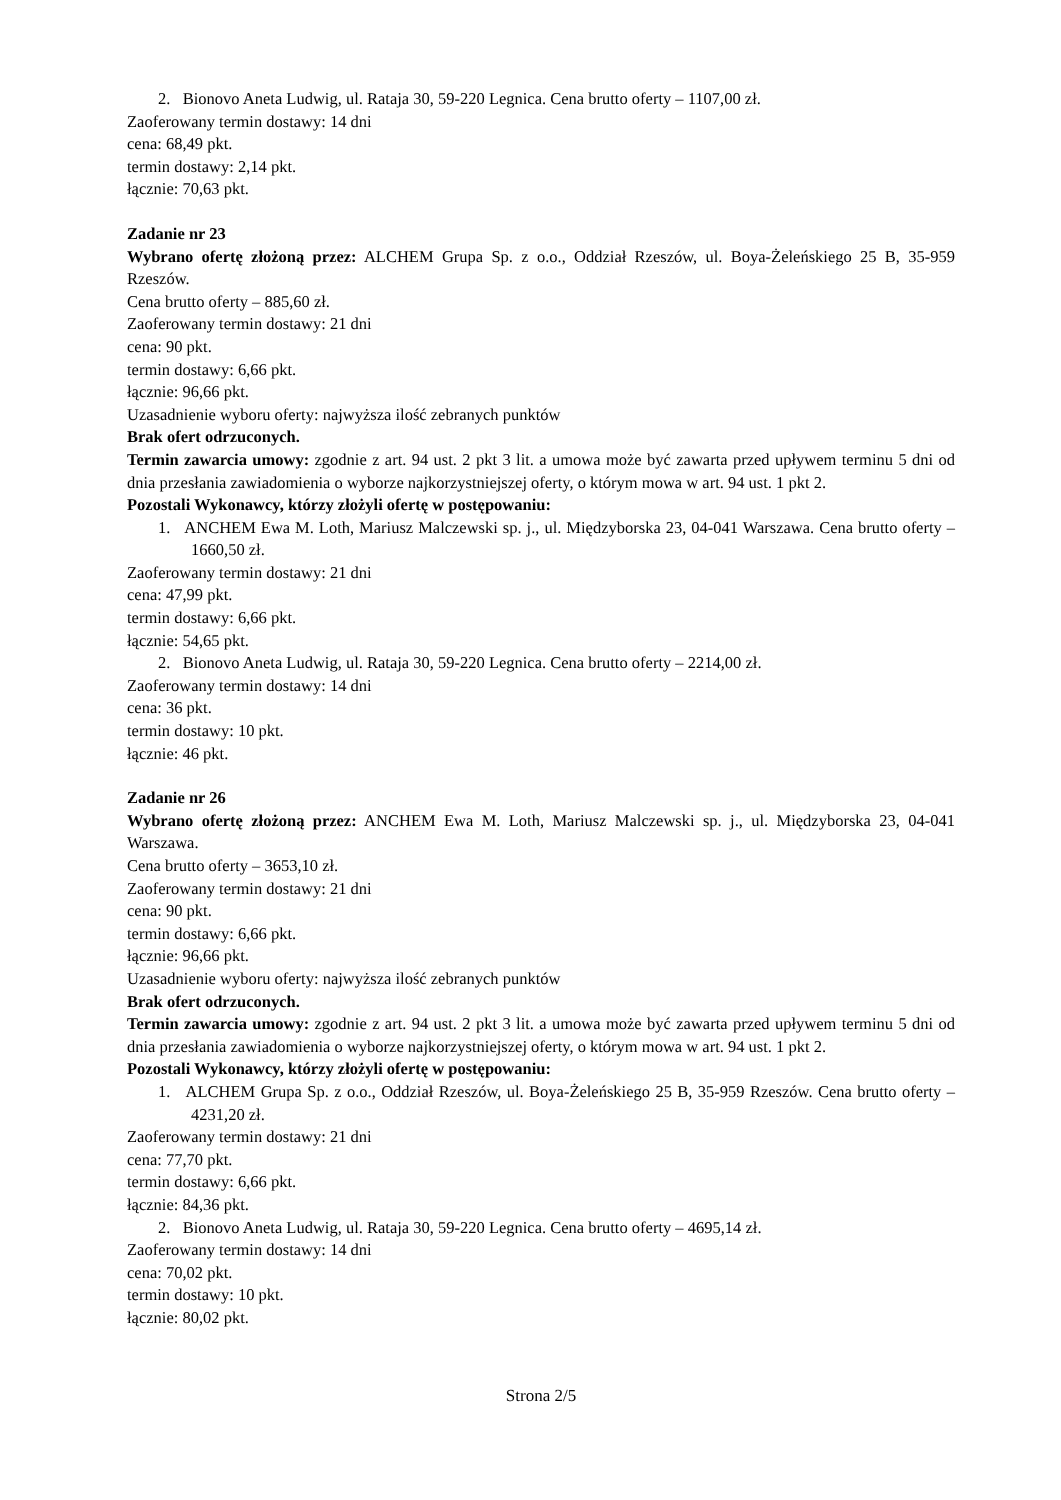2. Bionovo Aneta Ludwig, ul. Rataja 30, 59-220 Legnica. Cena brutto oferty – 1107,00 zł.
Zaoferowany termin dostawy: 14 dni
cena: 68,49 pkt.
termin dostawy: 2,14 pkt.
łącznie: 70,63 pkt.
Zadanie nr 23
Wybrano ofertę złożoną przez: ALCHEM Grupa Sp. z o.o., Oddział Rzeszów, ul. Boya-Żeleńskiego 25 B, 35-959 Rzeszów.
Cena brutto oferty – 885,60 zł.
Zaoferowany termin dostawy: 21 dni
cena: 90 pkt.
termin dostawy: 6,66 pkt.
łącznie: 96,66 pkt.
Uzasadnienie wyboru oferty: najwyższa ilość zebranych punktów
Brak ofert odrzuconych.
Termin zawarcia umowy: zgodnie z art. 94 ust. 2 pkt 3 lit. a umowa może być zawarta przed upływem terminu 5 dni od dnia przesłania zawiadomienia o wyborze najkorzystniejszej oferty, o którym mowa w art. 94 ust. 1 pkt 2.
Pozostali Wykonawcy, którzy złożyli ofertę w postępowaniu:
1. ANCHEM Ewa M. Loth, Mariusz Malczewski sp. j., ul. Międzyborska 23, 04-041 Warszawa. Cena brutto oferty – 1660,50 zł.
Zaoferowany termin dostawy: 21 dni
cena: 47,99 pkt.
termin dostawy: 6,66 pkt.
łącznie: 54,65 pkt.
2. Bionovo Aneta Ludwig, ul. Rataja 30, 59-220 Legnica. Cena brutto oferty – 2214,00 zł.
Zaoferowany termin dostawy: 14 dni
cena: 36 pkt.
termin dostawy: 10 pkt.
łącznie: 46 pkt.
Zadanie nr 26
Wybrano ofertę złożoną przez: ANCHEM Ewa M. Loth, Mariusz Malczewski sp. j., ul. Międzyborska 23, 04-041 Warszawa.
Cena brutto oferty – 3653,10 zł.
Zaoferowany termin dostawy: 21 dni
cena: 90 pkt.
termin dostawy: 6,66 pkt.
łącznie: 96,66 pkt.
Uzasadnienie wyboru oferty: najwyższa ilość zebranych punktów
Brak ofert odrzuconych.
Termin zawarcia umowy: zgodnie z art. 94 ust. 2 pkt 3 lit. a umowa może być zawarta przed upływem terminu 5 dni od dnia przesłania zawiadomienia o wyborze najkorzystniejszej oferty, o którym mowa w art. 94 ust. 1 pkt 2.
Pozostali Wykonawcy, którzy złożyli ofertę w postępowaniu:
1. ALCHEM Grupa Sp. z o.o., Oddział Rzeszów, ul. Boya-Żeleńskiego 25 B, 35-959 Rzeszów. Cena brutto oferty – 4231,20 zł.
Zaoferowany termin dostawy: 21 dni
cena: 77,70 pkt.
termin dostawy: 6,66 pkt.
łącznie: 84,36 pkt.
2. Bionovo Aneta Ludwig, ul. Rataja 30, 59-220 Legnica. Cena brutto oferty – 4695,14 zł.
Zaoferowany termin dostawy: 14 dni
cena: 70,02 pkt.
termin dostawy: 10 pkt.
łącznie: 80,02 pkt.
Strona 2/5